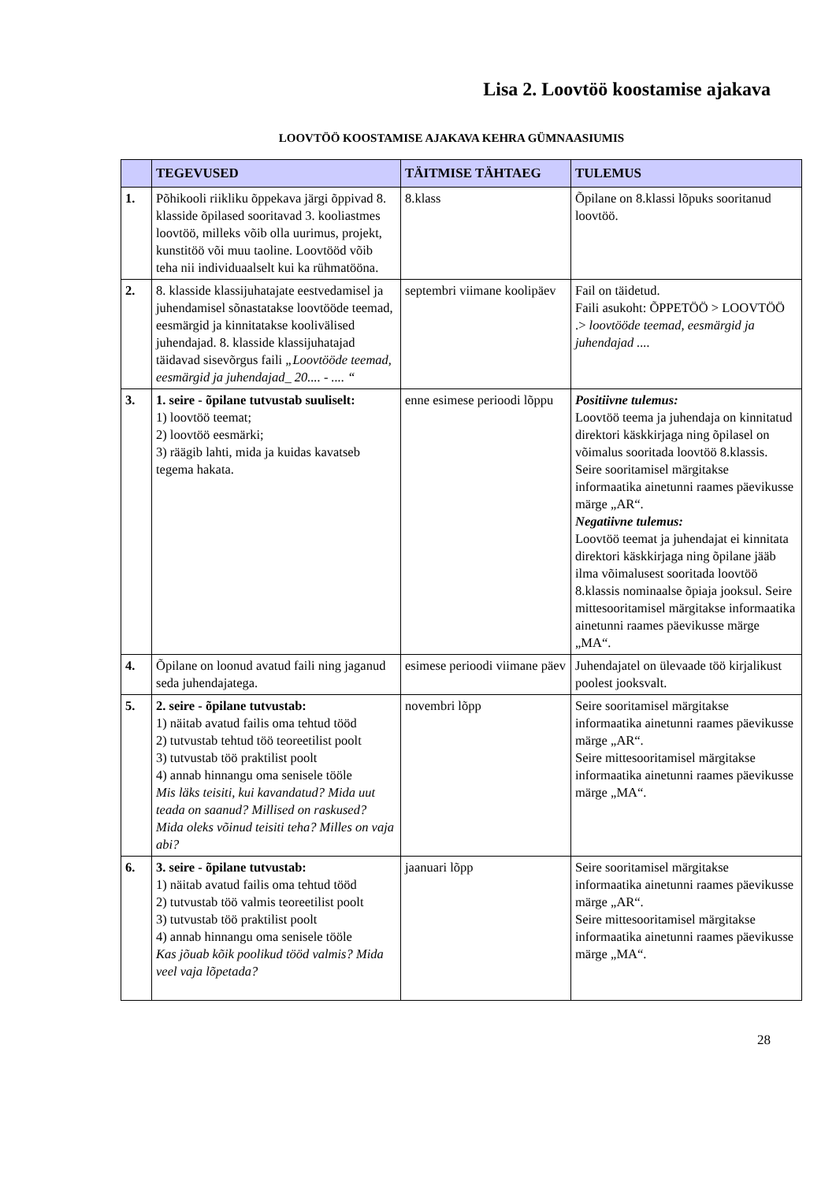Lisa 2. Loovtöö koostamise ajakava
LOOVTÖÖ KOOSTAMISE AJAKAVA KEHRA GÜMNAASIUMIS
| | TEGEVUSED | TÄITMISE TÄHTAEG | TULEMUS |
| --- | --- | --- | --- |
| 1. | Põhikooli riikliku õppekava järgi õppivad 8. klasside õpilased sooritavad 3. kooliastmes loovtöö, milleks võib olla uurimus, projekt, kunstitöö või muu taoline. Loovtööd võib teha nii individuaalselt kui ka rühmatööna. | 8.klass | Õpilane on 8.klassi lõpuks sooritanud loovtöö. |
| 2. | 8. klasside klassijuhatajate eestvedamisel ja juhendamisel sõnastatakse loovtööde teemad, eesmärgid ja kinnitatakse koolivälised juhendajad. 8. klasside klassijuhatajad täidavad sisevõrgus faili „Loovtööde teemad, eesmärgid ja juhendajad_ 20.... - .... “ | septembri viimane koolipäev | Fail on täidetud. Faili asukoht: ÕPPETÖÖ > LOOVTÖÖ .> loovtööde teemad, eesmärgid ja juhendajad .... |
| 3. | 1. seire - õpilane tutvustab suuliselt: 1) loovtöö teemat; 2) loovtöö eesmärki; 3) räägib lahti, mida ja kuidas kavatseb tegema hakata. | enne esimese perioodi lõppu | Positiivne tulemus: Loovtöö teema ja juhendaja on kinnitatud direktori käskkirjaga ning õpilasel on võimalus sooritada loovtöö 8.klassis. Seire sooritamisel märgitakse informaatika ainetunni raames päevikusse märge „AR“. Negatiivne tulemus: Loovtöö teemat ja juhendajat ei kinnitata direktori käskkirjaga ning õpilane jääb ilma võimalusest sooritada loovtöö 8.klassis nominaalse õpiaja jooksul. Seire mittesooritamisel märgitakse informaatika ainetunni raames päevikusse märge „MA“. |
| 4. | Õpilane on loonud avatud faili ning jaganud seda juhendajatega. | esimese perioodi viimane päev | Juhendajatel on ülevaade töö kirjalikust poolest jooksvalt. |
| 5. | 2. seire - õpilane tutvustab: 1) näitab avatud failis oma tehtud tööd 2) tutvustab tehtud töö teoreetilist poolt 3) tutvustab töö praktilist poolt 4) annab hinnangu oma senisele tööle Mis läks teisiti, kui kavandatud? Mida uut teada on saanud? Millised on raskused? Mida oleks võinud teisiti teha? Milles on vaja abi? | novembri lõpp | Seire sooritamisel märgitakse informaatika ainetunni raames päevikusse märge „AR“. Seire mittesooritamisel märgitakse informaatika ainetunni raames päevikusse märge „MA“. |
| 6. | 3. seire - õpilane tutvustab: 1) näitab avatud failis oma tehtud tööd 2) tutvustab töö valmis teoreetilist poolt 3) tutvustab töö praktilist poolt 4) annab hinnangu oma senisele tööle Kas jõuab kõik poolikud tööd valmis? Mida veel vaja lõpetada? | jaanuari lõpp | Seire sooritamisel märgitakse informaatika ainetunni raames päevikusse märge „AR“. Seire mittesooritamisel märgitakse informaatika ainetunni raames päevikusse märge „MA“. |
28